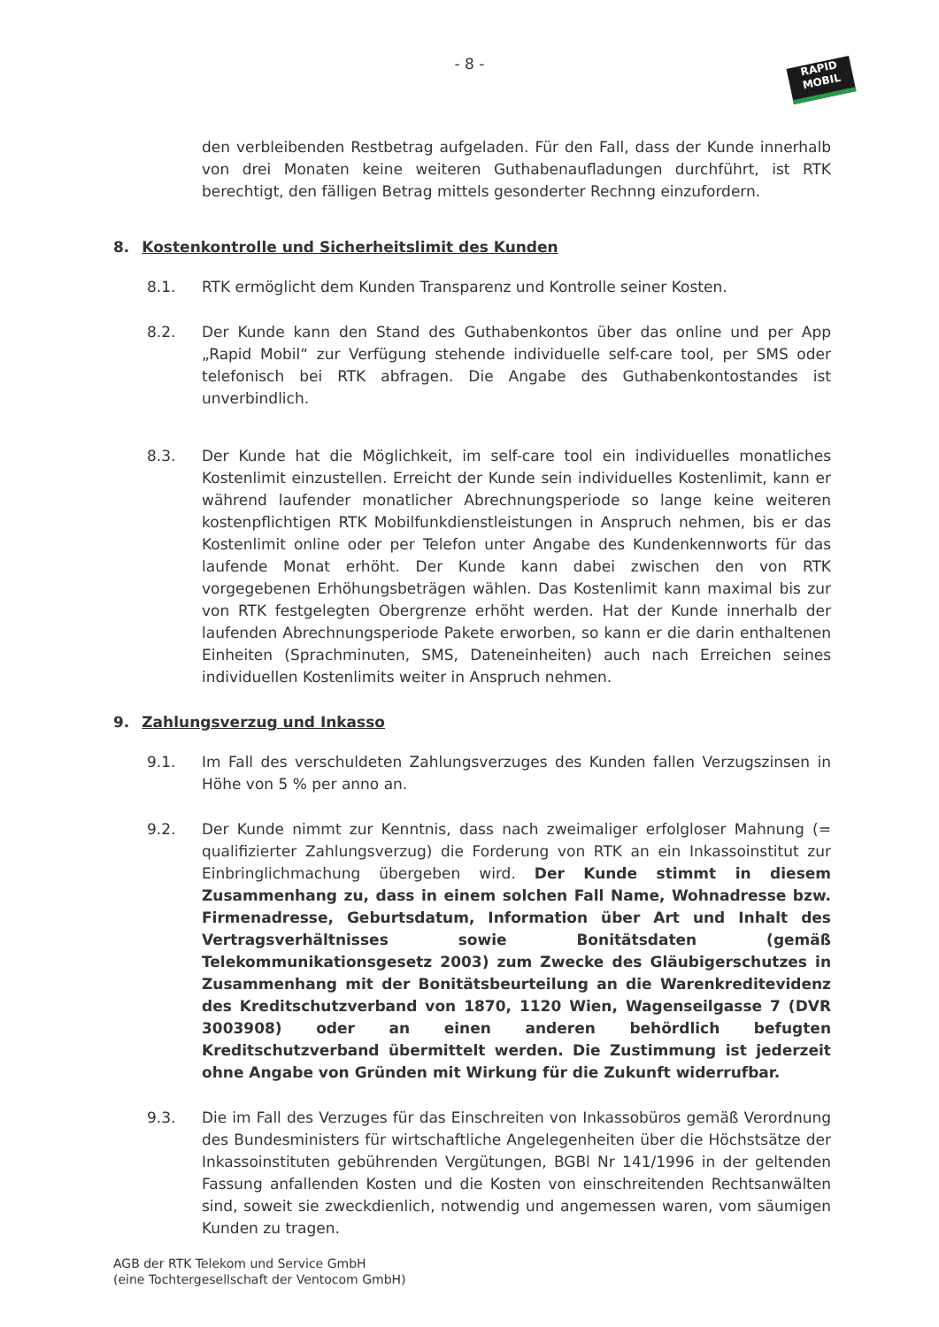- 8 -
RAPID
MOBIL
den verbleibenden Restbetrag aufgeladen. Für den Fall, dass der Kunde innerhalb von drei Monaten keine weiteren Guthabenaufladungen durchführt, ist RTK berechtigt, den fälligen Betrag mittels gesonderter Rechnng einzufordern.
8. Kostenkontrolle und Sicherheitslimit des Kunden
8.1. RTK ermöglicht dem Kunden Transparenz und Kontrolle seiner Kosten.
8.2. Der Kunde kann den Stand des Guthabenkontos über das online und per App „Rapid Mobil“ zur Verfügung stehende individuelle self-care tool, per SMS oder telefonisch bei RTK abfragen. Die Angabe des Guthabenkontostandes ist unverbindlich.
8.3. Der Kunde hat die Möglichkeit, im self-care tool ein individuelles monatliches Kostenlimit einzustellen. Erreicht der Kunde sein individuelles Kostenlimit, kann er während laufender monatlicher Abrechnungsperiode so lange keine weiteren kostenpflichtigen RTK Mobilfunkdienstleistungen in Anspruch nehmen, bis er das Kostenlimit online oder per Telefon unter Angabe des Kundenkennworts für das laufende Monat erhöht. Der Kunde kann dabei zwischen den von RTK vorgegebenen Erhöhungsbeträgen wählen. Das Kostenlimit kann maximal bis zur von RTK festgelegten Obergrenze erhöht werden. Hat der Kunde innerhalb der laufenden Abrechnungsperiode Pakete erworben, so kann er die darin enthaltenen Einheiten (Sprachminuten, SMS, Dateneinheiten) auch nach Erreichen seines individuellen Kostenlimits weiter in Anspruch nehmen.
9. Zahlungsverzug und Inkasso
9.1. Im Fall des verschuldeten Zahlungsverzuges des Kunden fallen Verzugszinsen in Höhe von 5 % per anno an.
9.2. Der Kunde nimmt zur Kenntnis, dass nach zweimaliger erfolgloser Mahnung (= qualifizierter Zahlungsverzug) die Forderung von RTK an ein Inkassoinstitut zur Einbringlichmachung übergeben wird. Der Kunde stimmt in diesem Zusammenhang zu, dass in einem solchen Fall Name, Wohnadresse bzw. Firmenadresse, Geburtsdatum, Information über Art und Inhalt des Vertragsverhältnisses sowie Bonitätsdaten (gemäß Telekommunikationsgesetz 2003) zum Zwecke des Gläubigerschutzes in Zusammenhang mit der Bonitätsbeurteilung an die Warenkreditevidenz des Kreditschutzverband von 1870, 1120 Wien, Wagenseilgasse 7 (DVR 3003908) oder an einen anderen behördlich befugten Kreditschutzverband übermittelt werden. Die Zustimmung ist jederzeit ohne Angabe von Gründen mit Wirkung für die Zukunft widerrufbar.
9.3. Die im Fall des Verzuges für das Einschreiten von Inkassobüros gemäß Verordnung des Bundesministers für wirtschaftliche Angelegenheiten über die Höchstsätze der Inkassoinstituten gebührenden Vergütungen, BGBl Nr 141/1996 in der geltenden Fassung anfallenden Kosten und die Kosten von einschreitenden Rechtsanwälten sind, soweit sie zweckdienlich, notwendig und angemessen waren, vom säumigen Kunden zu tragen.
AGB der RTK Telekom und Service GmbH
(eine Tochtergesellschaft der Ventocom GmbH)